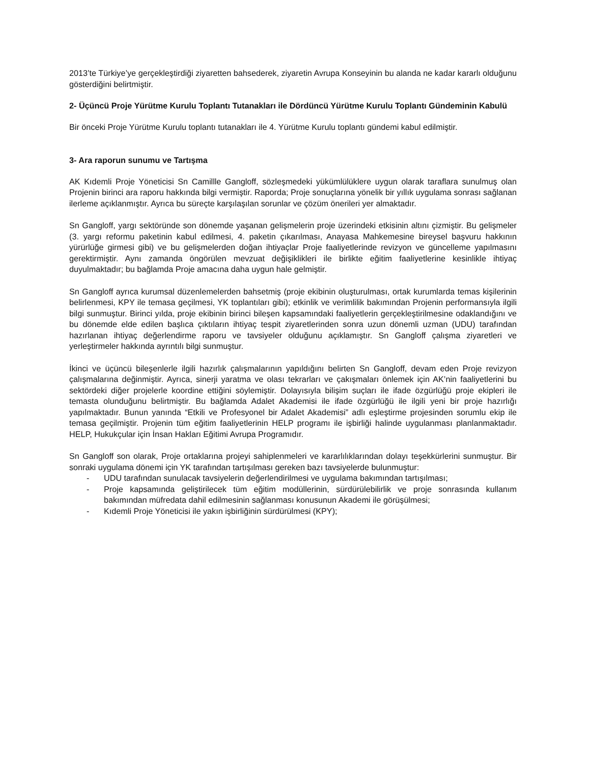2013’te Türkiye’ye gerçekleştirdiği ziyaretten bahsederek, ziyaretin Avrupa Konseyinin bu alanda ne kadar kararlı olduğunu gösterdiğini belirtmiştir.
2- Üçüncü Proje Yürütme Kurulu Toplantı Tutanakları ile Dördüncü Yürütme Kurulu Toplantı Gündeminin Kabulü
Bir önceki Proje Yürütme Kurulu toplantı tutanakları ile 4. Yürütme Kurulu toplantı gündemi kabul edilmiştir.
3- Ara raporun sunumu ve Tartışma
AK Kıdemli Proje Yöneticisi Sn Camillle Gangloff, sözleşmedeki yükümlülüklere uygun olarak taraflara sunulmuş olan Projenin birinci ara raporu hakkında bilgi vermiştir. Raporda; Proje sonuçlarına yönelik bir yıllık uygulama sonrası sağlanan ilerleme açıklanmıştır. Ayrıca bu süreçte karşılaşılan sorunlar ve çözüm önerileri yer almaktadır.
Sn Gangloff, yargı sektöründe son dönemde yaşanan gelişmelerin proje üzerindeki etkisinin altını çizmiştir. Bu gelişmeler (3. yargı reformu paketinin kabul edilmesi, 4. paketin çıkarılması, Anayasa Mahkemesine bireysel başvuru hakkının yürürlüğe girmesi gibi) ve bu gelişmelerden doğan ihtiyaçlar Proje faaliyetlerinde revizyon ve güncelleme yapılmasını gerektirmiştir. Aynı zamanda öngörülen mevzuat değişiklikleri ile birlikte eğitim faaliyetlerine kesinlikle ihtiyaç duyulmaktadır; bu bağlamda Proje amacına daha uygun hale gelmiştir.
Sn Gangloff ayrıca kurumsal düzenlemelerden bahsetmiş (proje ekibinin oluşturulması, ortak kurumlarda temas kişilerinin belirlenmesi, KPY ile temasa geçilmesi, YK toplantıları gibi); etkinlik ve verimlilik bakımından Projenin performansıyla ilgili bilgi sunmuştur. Birinci yılda, proje ekibinin birinci bileşen kapsamındaki faaliyetlerin gerçekleştirilmesine odaklandığını ve bu dönemde elde edilen başlıca çıktıların ihtiyaç tespit ziyaretlerinden sonra uzun dönemli uzman (UDU) tarafından hazırlanan ihtiyaç değerlendirme raporu ve tavsiyeler olduğunu açıklamıştır. Sn Gangloff çalışma ziyaretleri ve yerleştirmeler hakkında ayrıntılı bilgi sunmuştur.
İkinci ve üçüncü bileşenlerle ilgili hazırlık çalışmalarının yapıldığını belirten Sn Gangloff, devam eden Proje revizyon çalışmalarına değinmiştir. Ayrıca, sinerji yaratma ve olası tekrarları ve çakışmaları önlemek için AK’nin faaliyetlerini bu sektördeki diğer projelerle koordine ettiğini söylemiştir. Dolayısıyla bilişim suçları ile ifade özgürlüğü proje ekipleri ile temasta olunduğunu belirtmiştir. Bu bağlamda Adalet Akademisi ile ifade özgürlüğü ile ilgili yeni bir proje hazırlığı yapılmaktadır. Bunun yanında “Etkili ve Profesyonel bir Adalet Akademisi” adlı eşleştirme projesinden sorumlu ekip ile temasa geçilmiştir. Projenin tüm eğitim faaliyetlerinin HELP programı ile işbirliği halinde uygulanması planlanmaktadır. HELP, Hukukçular için İnsan Hakları Eğitimi Avrupa Programıdır.
Sn Gangloff son olarak, Proje ortaklarına projeyi sahiplenmeleri ve kararlılıklarından dolayı teşekkürlerini sunmuştur. Bir sonraki uygulama dönemi için YK tarafından tartışılması gereken bazı tavsiyelerde bulunmuştur:
- UDU tarafından sunulacak tavsiyelerin değerlendirilmesi ve uygulama bakımından tartışılması;
- Proje kapsamında geliştirilecek tüm eğitim modüllerinin, sürdürülebilirlik ve proje sonrasında kullanım bakımından müfredata dahil edilmesinin sağlanması konusunun Akademi ile görüşülmesi;
- Kıdemli Proje Yöneticisi ile yakın işbirliğinin sürdürülmesi (KPY);